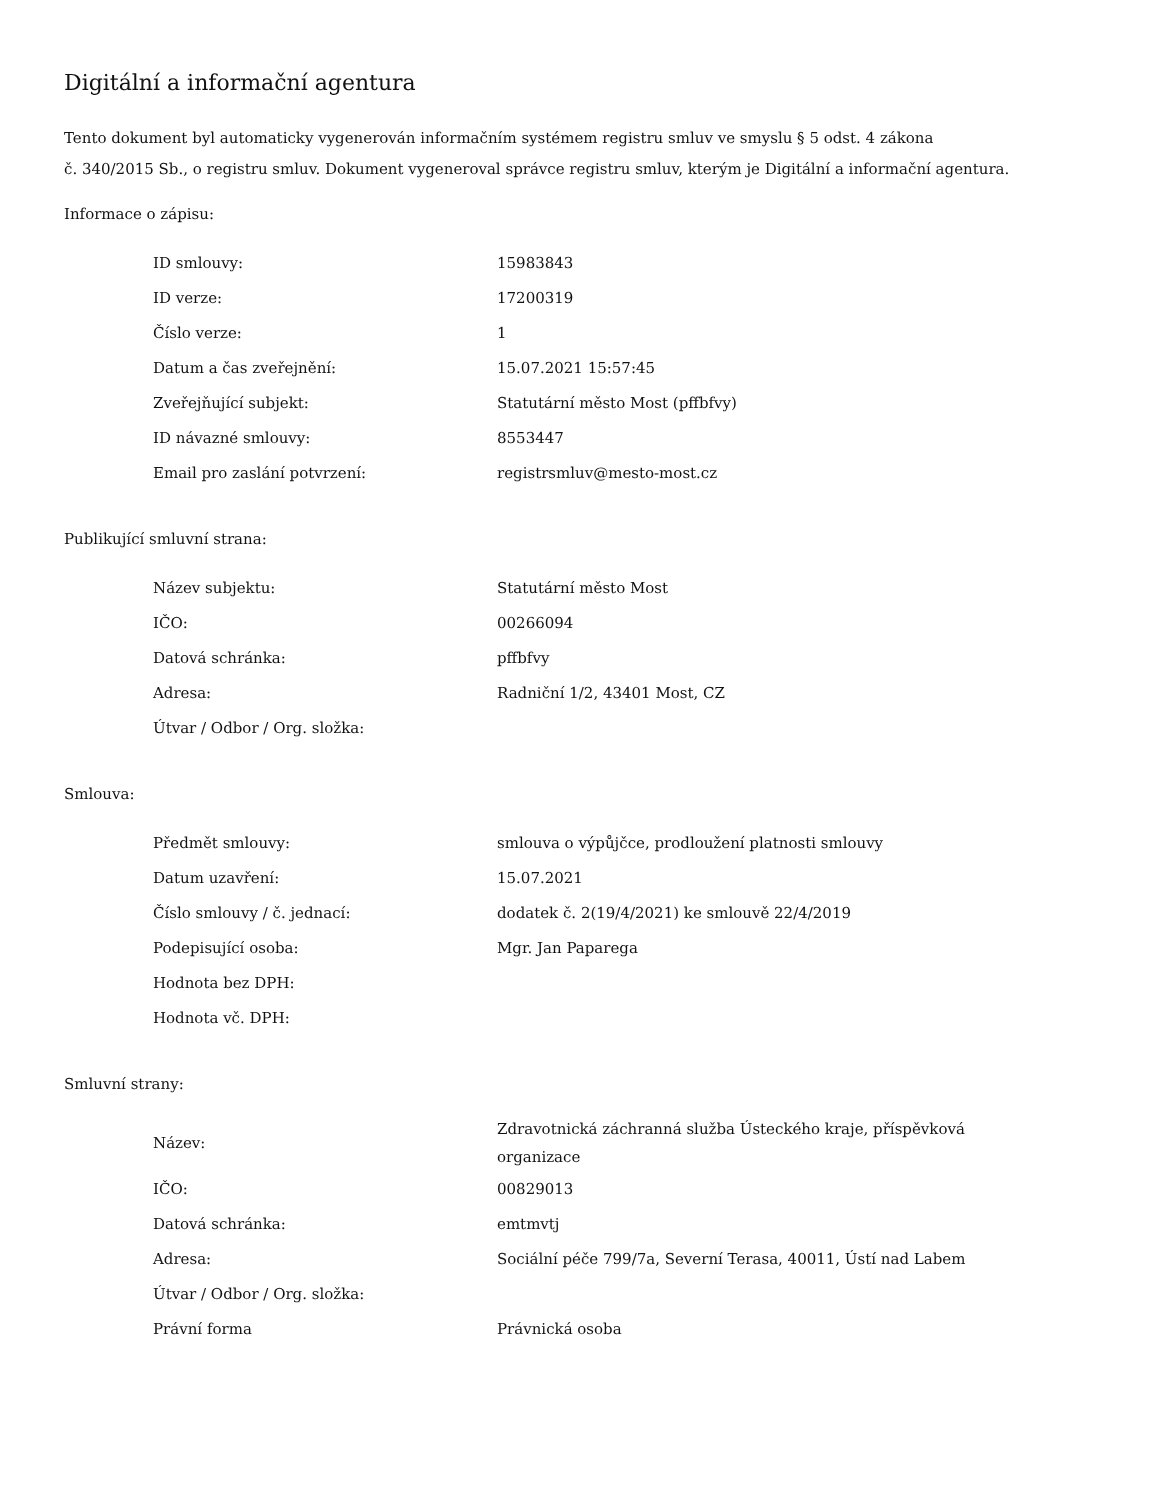Digitální a informační agentura
Tento dokument byl automaticky vygenerován informačním systémem registru smluv ve smyslu § 5 odst. 4 zákona
č. 340/2015 Sb., o registru smluv. Dokument vygeneroval správce registru smluv, kterým je Digitální a informační agentura.
Informace o zápisu:
| ID smlouvy: | 15983843 |
| ID verze: | 17200319 |
| Číslo verze: | 1 |
| Datum a čas zveřejnění: | 15.07.2021 15:57:45 |
| Zveřejňující subjekt: | Statutární město Most (pffbfvy) |
| ID návazné smlouvy: | 8553447 |
| Email pro zaslání potvrzení: | registrsmluv@mesto-most.cz |
Publikující smluvní strana:
| Název subjektu: | Statutární město Most |
| IČO: | 00266094 |
| Datová schránka: | pffbfvy |
| Adresa: | Radniční 1/2, 43401 Most, CZ |
| Útvar / Odbor / Org. složka: | |
Smlouva:
| Předmět smlouvy: | smlouva o výpůjčce, prodloužení platnosti smlouvy |
| Datum uzavření: | 15.07.2021 |
| Číslo smlouvy / č. jednací: | dodatek č. 2(19/4/2021) ke smlouvě 22/4/2019 |
| Podepisující osoba: | Mgr. Jan Paparega |
| Hodnota bez DPH: | |
| Hodnota vč. DPH: | |
Smluvní strany:
| Název: | Zdravotnická záchranná služba Ústeckého kraje, příspěvková organizace |
| IČO: | 00829013 |
| Datová schránka: | emtmvtj |
| Adresa: | Sociální péče 799/7a, Severní Terasa, 40011, Ústí nad Labem |
| Útvar / Odbor / Org. složka: | |
| Právní forma | Právnická osoba |